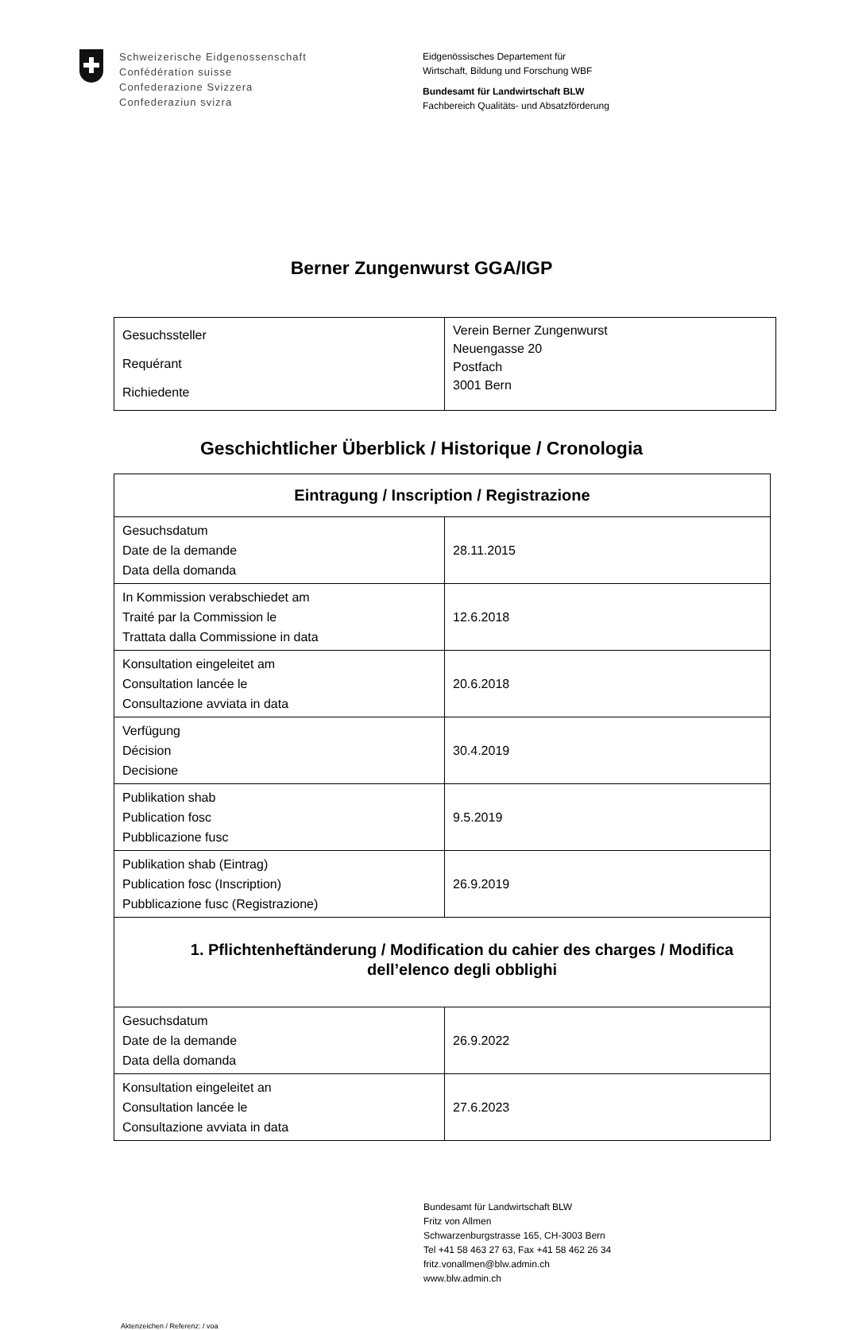Schweizerische Eidgenossenschaft
Confédération suisse
Confederazione Svizzera
Confederaziun svizra
Eidgenössisches Departement für
Wirtschaft, Bildung und Forschung WBF
Bundesamt für Landwirtschaft BLW
Fachbereich Qualitäts- und Absatzförderung
Berner Zungenwurst GGA/IGP
| Gesuchssteller Requérant Richiedente | Verein Berner Zungenwurst Neuengasse 20 Postfach 3001 Bern |
Geschichtlicher Überblick / Historique / Cronologia
| Eintragung / Inscription / Registrazione | |
| Gesuchsdatum Date de la demande Data della domanda | 28.11.2015 |
| In Kommission verabschiedet am Traité par la Commission le Trattata dalla Commissione in data | 12.6.2018 |
| Konsultation eingeleitet am Consultation lancée le Consultazione avviata in data | 20.6.2018 |
| Verfügung Décision Decisione | 30.4.2019 |
| Publikation shab Publication fosc Pubblicazione fusc | 9.5.2019 |
| Publikation shab (Eintrag) Publication fosc (Inscription) Pubblicazione fusc (Registrazione) | 26.9.2019 |
| 1. Pflichtenheftänderung / Modification du cahier des charges / Modifica dell’elenco degli obblighi | |
| Gesuchsdatum Date de la demande Data della domanda | 26.9.2022 |
| Konsultation eingeleitet an Consultation lancée le Consultazione avviata in data | 27.6.2023 |
Bundesamt für Landwirtschaft BLW
Fritz von Allmen
Schwarzenburgstrasse 165, CH-3003 Bern
Tel +41 58 463 27 63, Fax +41 58 462 26 34
fritz.vonallmen@blw.admin.ch
www.blw.admin.ch
Aktenzeichen / Referenz: / voa